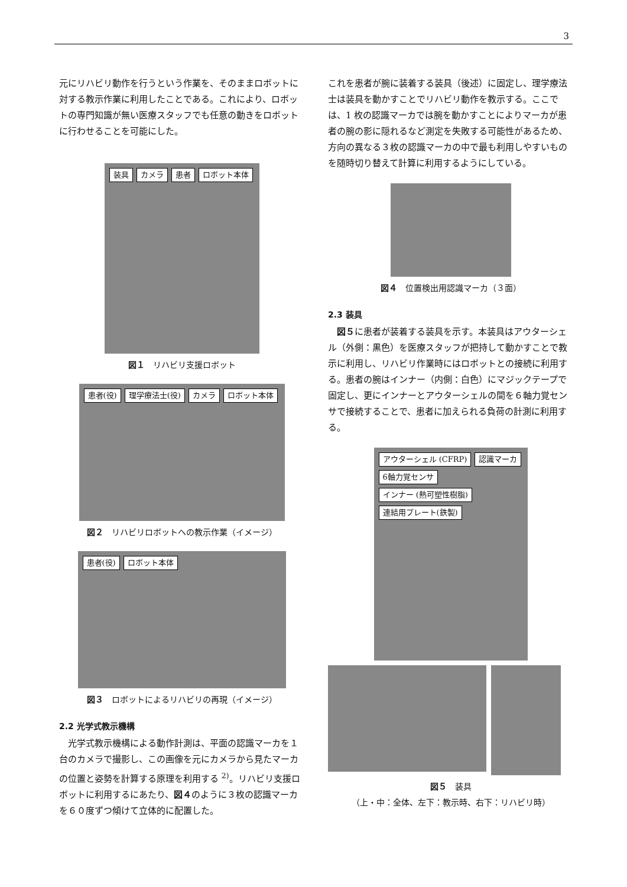3
元にリハビリ動作を行うという作業を、そのままロボットに対する教示作業に利用したことである。これにより、ロボットの専門知識が無い医療スタッフでも任意の動きをロボットに行わせることを可能にした。
装具 カメラ 患者 ロボット本体
図１　リハビリ支援ロボット
患者(役) 理学療法士(役) カメラ ロボット本体
図２　リハビリロボットへの教示作業（イメージ）
患者(役) ロボット本体
図３　ロボットによるリハビリの再現（イメージ）
2.2 光学式教示機構
　光学式教示機構による動作計測は、平面の認識マーカを１台のカメラで撮影し、この画像を元にカメラから見たマーカの位置と姿勢を計算する原理を利用する <sup>2)</sup>。リハビリ支援ロボットに利用するにあたり、図４のように３枚の認識マーカを６０度ずつ傾けて立体的に配置した。
これを患者が腕に装着する装具（後述）に固定し、理学療法士は装具を動かすことでリハビリ動作を教示する。ここでは、1 枚の認識マーカでは腕を動かすことによりマーカが患者の腕の影に隠れるなど測定を失敗する可能性があるため、方向の異なる３枚の認識マーカの中で最も利用しやすいものを随時切り替えて計算に利用するようにしている。
図４　位置検出用認識マーカ（３面）
2.3 装具
　図５に患者が装着する装具を示す。本装具はアウターシェル（外側：黒色）を医療スタッフが把持して動かすことで教示に利用し、リハビリ作業時にはロボットとの接続に利用する。患者の腕はインナー（内側：白色）にマジックテープで固定し、更にインナーとアウターシェルの間を６軸力覚センサで接続することで、患者に加えられる負荷の計測に利用する。
アウターシェル (CFRP) 認識マーカ 6軸力覚センサ インナー (熱可塑性樹脂) 連結用プレート(鉄製)
図５　装具
（上・中：全体、左下：教示時、右下：リハビリ時）